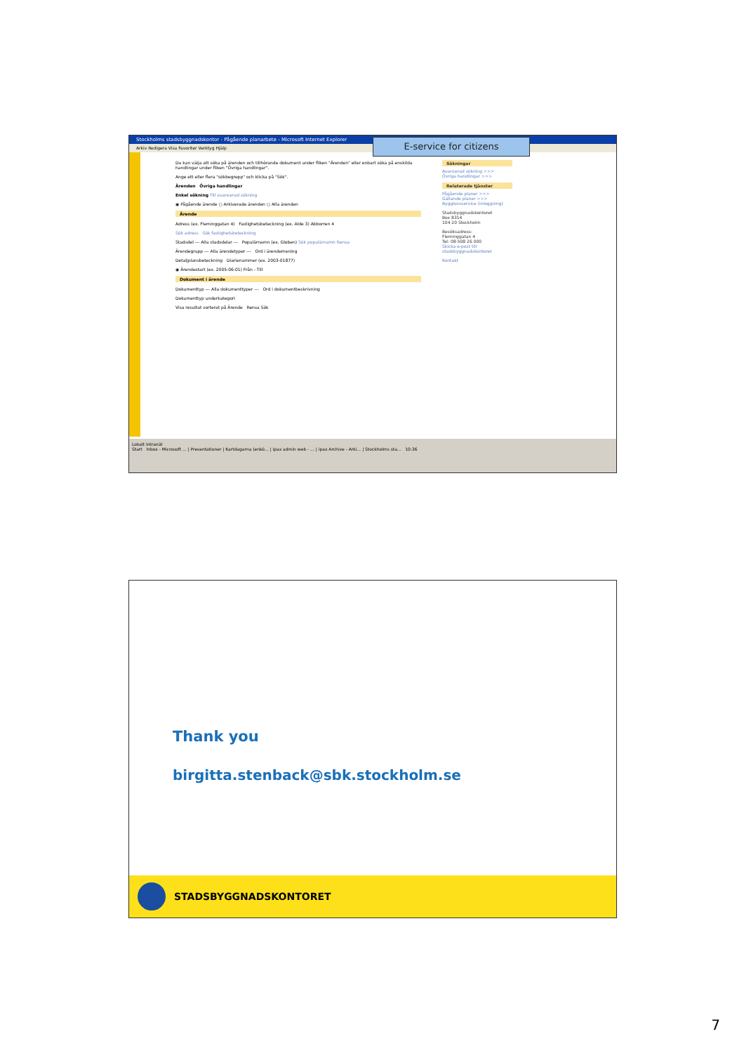Stockholms stadsbyggnadskontor - Pågående planarbete - Microsoft Internet Explorer
Arkiv Redigera Visa Favoriter Verktyg Hjälp
E-service for citizens
Du kan välja att söka på ärenden och tillhörande dokument under fliken "Ärenden" eller enbart söka på enskilda handlingar under fliken "Övriga handlingar".
Ange ett eller flera "sökbegrepp" och klicka på "Sök".
Ärenden Övriga handlingar
Enkel sökning Till avancerad sökning
◉ Pågående ärende ○ Arkiverade ärenden ○ Alla ärenden
Ärende
Adress (ex. Fleminggatan 4) Fastighetsbeteckning (ex. Alde 3) Abborren 4
Sök adress Sök fastighetsbeteckning
Stadsdel --- Alla stadsdelar --- Populärnamn (ex. Globen) Sök populärnamn Rensa
Ärendegrupp --- Alla ärendetyper --- Ord i ärendemening
Detaljplansbeteckning Diarienummer (ex. 2003-01877)
◉ Ärendestart (ex. 2005-06-01) Från - Till
Dokument i ärende
Dokumenttyp --- Alla dokumenttyper --- Ord i dokumentbeskrivning
Dokumenttyp underkategori
Visa resultat sorterat på Ärende Rensa Sök
Sökningar
Avancerad sökning >>>
Övriga handlingar >>>
Relaterade tjänster
Pågående planer >>>
Gällande planer >>>
Bygglovsservice (inloggning)
Stadsbyggnadskontoret
Box 8314
104 20 Stockholm
Besöksadress:
Fleminggatan 4
Tel: 08-508 26 000
Skicka e-post till stadsbyggnadskontoret
Kontakt
Lokalt intranät
Start Inbox - Microsoft ... | Presentationer | Kartdagarna (enkö... | ipax admin web - ... | ipax Archive - Arki... | Stockholms sta... 10:36
Thank you
birgitta.stenback@sbk.stockholm.se
STADSBYGGNADSKONTORET
7